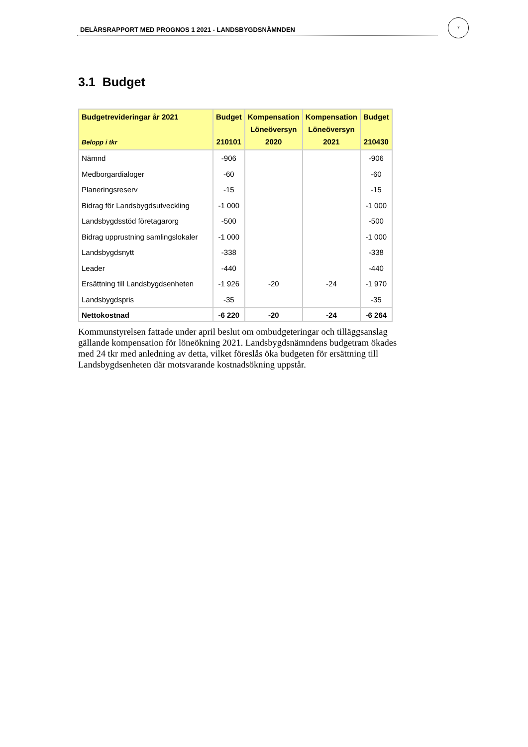DELÅRSRAPPORT MED PROGNOS 1 2021 - LANDSBYGDSNÄMNDEN
7
3.1 Budget
| Budgetrevideringar år 2021 Belopp i tkr | Budget 210101 | Kompensation Löneöversyn 2020 | Kompensation Löneöversyn 2021 | Budget 210430 |
| --- | --- | --- | --- | --- |
| Nämnd | -906 | | | -906 |
| Medborgardialoger | -60 | | | -60 |
| Planeringsreserv | -15 | | | -15 |
| Bidrag för Landsbygdsutveckling | -1 000 | | | -1 000 |
| Landsbygdsstöd företagarorg | -500 | | | -500 |
| Bidrag upprustning samlingslokaler | -1 000 | | | -1 000 |
| Landsbygdsnytt | -338 | | | -338 |
| Leader | -440 | | | -440 |
| Ersättning till Landsbygdsenheten | -1 926 | -20 | -24 | -1 970 |
| Landsbygdspris | -35 | | | -35 |
| Nettokostnad | -6 220 | -20 | -24 | -6 264 |
Kommunstyrelsen fattade under april beslut om ombudgeteringar och tilläggsanslag gällande kompensation för löneökning 2021. Landsbygdsnämndens budgetram ökades med 24 tkr med anledning av detta, vilket föreslås öka budgeten för ersättning till Landsbygdsenheten där motsvarande kostnadsökning uppstår.